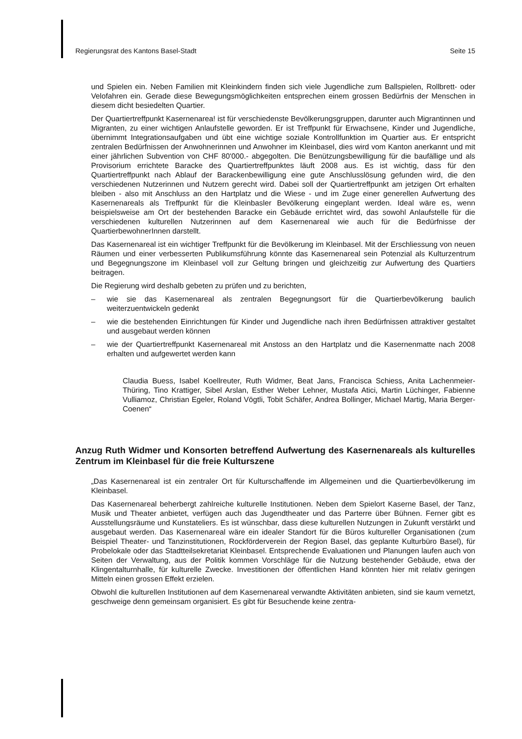Regierungsrat des Kantons Basel-Stadt Seite 15
und Spielen ein. Neben Familien mit Kleinkindern finden sich viele Jugendliche zum Ballspielen, Rollbrett- oder Velofahren ein. Gerade diese Bewegungsmöglichkeiten entsprechen einem grossen Bedürfnis der Menschen in diesem dicht besiedelten Quartier.
Der Quartiertreffpunkt Kasernenarea! ist für verschiedenste Bevölkerungsgruppen, darunter auch Migrantinnen und Migranten, zu einer wichtigen Anlaufstelle geworden. Er ist Treffpunkt für Erwachsene, Kinder und Jugendliche, übernimmt Integrationsaufgaben und übt eine wichtige soziale Kontrollfunktion im Quartier aus. Er entspricht zentralen Bedürfnissen der Anwohnerinnen und Anwohner im Kleinbasel, dies wird vom Kanton anerkannt und mit einer jährlichen Subvention von CHF 80'000.- abgegolten. Die Benützungsbewilligung für die baufällige und als Provisorium errichtete Baracke des Quartiertreffpunktes läuft 2008 aus. Es ist wichtig, dass für den Quartiertreffpunkt nach Ablauf der Barackenbewilligung eine gute Anschlusslösung gefunden wird, die den verschiedenen Nutzerinnen und Nutzern gerecht wird. Dabei soll der Quartiertreffpunkt am jetzigen Ort erhalten bleiben - also mit Anschluss an den Hartplatz und die Wiese - und im Zuge einer generellen Aufwertung des Kasernenareals als Treffpunkt für die Kleinbasler Bevölkerung eingeplant werden. Ideal wäre es, wenn beispielsweise am Ort der bestehenden Baracke ein Gebäude errichtet wird, das sowohl Anlaufstelle für die verschiedenen kulturellen Nutzerinnen auf dem Kasernenareal wie auch für die Bedürfnisse der QuartierbewohnerInnen darstellt.
Das Kasernenareal ist ein wichtiger Treffpunkt für die Bevölkerung im Kleinbasel. Mit der Erschliessung von neuen Räumen und einer verbesserten Publikumsführung könnte das Kasernenareal sein Potenzial als Kulturzentrum und Begegnungszone im Kleinbasel voll zur Geltung bringen und gleichzeitig zur Aufwertung des Quartiers beitragen.
Die Regierung wird deshalb gebeten zu prüfen und zu berichten,
– wie sie das Kasernenareal als zentralen Begegnungsort für die Quartierbevölkerung baulich weiterzuentwickeln gedenkt
– wie die bestehenden Einrichtungen für Kinder und Jugendliche nach ihren Bedürfnissen attraktiver gestaltet und ausgebaut werden können
– wie der Quartiertreffpunkt Kasernenareal mit Anstoss an den Hartplatz und die Kasernenmatte nach 2008 erhalten und aufgewertet werden kann
Claudia Buess, Isabel Koellreuter, Ruth Widmer, Beat Jans, Francisca Schiess, Anita Lachenmeier-Thüring, Tino Krattiger, Sibel Arslan, Esther Weber Lehner, Mustafa Atici, Martin Lüchinger, Fabienne Vulliamoz, Christian Egeler, Roland Vögtli, Tobit Schäfer, Andrea Bollinger, Michael Martig, Maria Berger-Coenen“
Anzug Ruth Widmer und Konsorten betreffend Aufwertung des Kasernenareals als kulturelles Zentrum im Kleinbasel für die freie Kulturszene
„Das Kasernenareal ist ein zentraler Ort für Kulturschaffende im Allgemeinen und die Quartierbevölkerung im Kleinbasel.
Das Kasernenareal beherbergt zahlreiche kulturelle Institutionen. Neben dem Spielort Kaserne Basel, der Tanz, Musik und Theater anbietet, verfügen auch das Jugendtheater und das Parterre über Bühnen. Ferner gibt es Ausstellungsräume und Kunstateliers. Es ist wünschbar, dass diese kulturellen Nutzungen in Zukunft verstärkt und ausgebaut werden. Das Kasernenareal wäre ein idealer Standort für die Büros kultureller Organisationen (zum Beispiel Theater- und Tanzinstitutionen, Rockförderverein der Region Basel, das geplante Kulturbüro Basel), für Probelokale oder das Stadtteilsekretariat Kleinbasel. Entsprechende Evaluationen und Planungen laufen auch von Seiten der Verwaltung, aus der Politik kommen Vorschläge für die Nutzung bestehender Gebäude, etwa der Klingentalturnhalle, für kulturelle Zwecke. Investitionen der öffentlichen Hand könnten hier mit relativ geringen Mitteln einen grossen Effekt erzielen.
Obwohl die kulturellen Institutionen auf dem Kasernenareal verwandte Aktivitäten anbieten, sind sie kaum vernetzt, geschweige denn gemeinsam organisiert. Es gibt für Besuchende keine zentra-